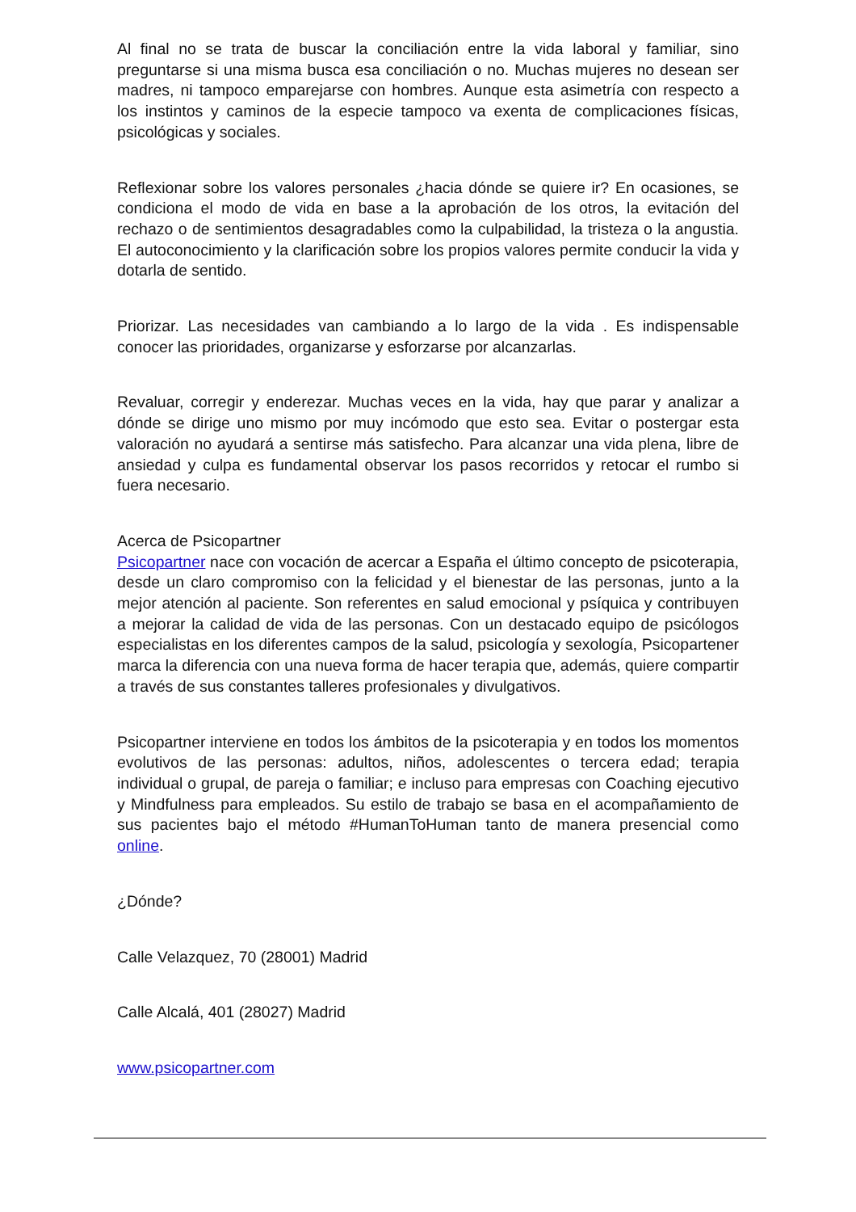Al final no se trata de buscar la conciliación entre la vida laboral y familiar, sino preguntarse si una misma busca esa conciliación o no. Muchas mujeres no desean ser madres, ni tampoco emparejarse con hombres. Aunque esta asimetría con respecto a los instintos y caminos de la especie tampoco va exenta de complicaciones físicas, psicológicas y sociales.
Reflexionar sobre los valores personales ¿hacia dónde se quiere ir? En ocasiones, se condiciona el modo de vida en base a la aprobación de los otros, la evitación del rechazo o de sentimientos desagradables como la culpabilidad, la tristeza o la angustia. El autoconocimiento y la clarificación sobre los propios valores permite conducir la vida y dotarla de sentido.
Priorizar. Las necesidades van cambiando a lo largo de la vida . Es indispensable conocer las prioridades, organizarse y esforzarse por alcanzarlas.
Revaluar, corregir y enderezar. Muchas veces en la vida, hay que parar y analizar a dónde se dirige uno mismo por muy incómodo que esto sea. Evitar o postergar esta valoración no ayudará a sentirse más satisfecho. Para alcanzar una vida plena, libre de ansiedad y culpa es fundamental observar los pasos recorridos y retocar el rumbo si fuera necesario.
Acerca de Psicopartner
Psicopartner nace con vocación de acercar a España el último concepto de psicoterapia, desde un claro compromiso con la felicidad y el bienestar de las personas, junto a la mejor atención al paciente. Son referentes en salud emocional y psíquica y contribuyen a mejorar la calidad de vida de las personas. Con un destacado equipo de psicólogos especialistas en los diferentes campos de la salud, psicología y sexología, Psicopartener marca la diferencia con una nueva forma de hacer terapia que, además, quiere compartir a través de sus constantes talleres profesionales y divulgativos.
Psicopartner interviene en todos los ámbitos de la psicoterapia y en todos los momentos evolutivos de las personas: adultos, niños, adolescentes o tercera edad; terapia individual o grupal, de pareja o familiar; e incluso para empresas con Coaching ejecutivo y Mindfulness para empleados. Su estilo de trabajo se basa en el acompañamiento de sus pacientes bajo el método #HumanToHuman tanto de manera presencial como online.
¿Dónde?
Calle Velazquez, 70 (28001) Madrid
Calle Alcalá, 401 (28027) Madrid
www.psicopartner.com